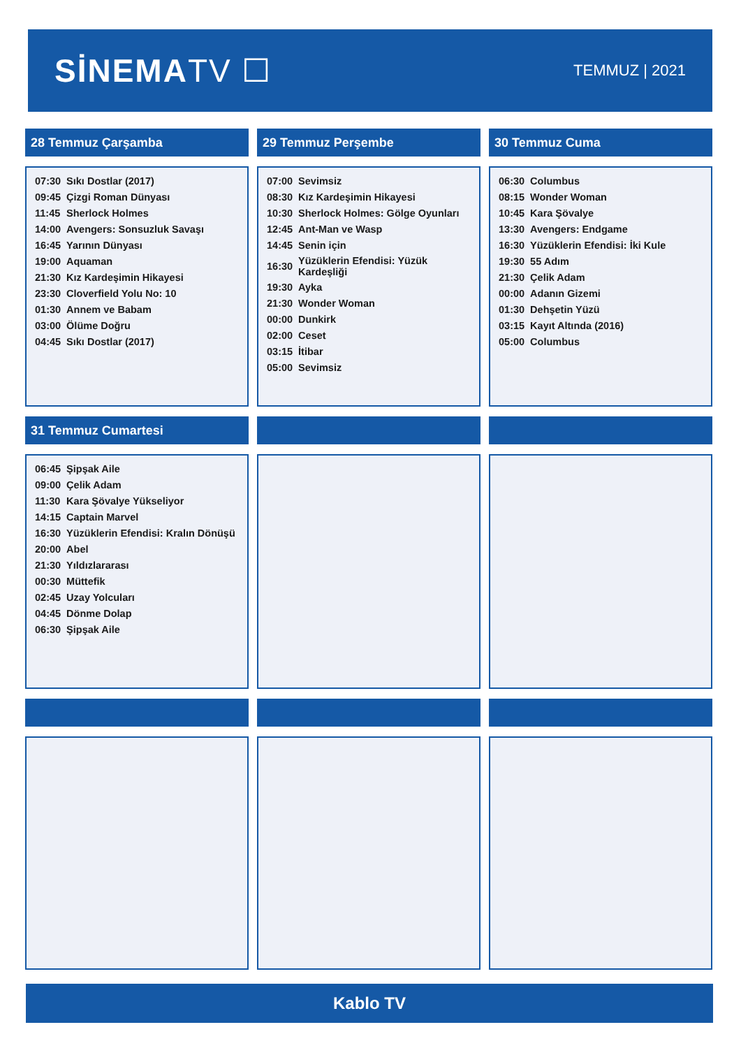SİNEMATV ☐
TEMMUZ | 2021
28 Temmuz Çarşamba
| 07:30 | Sıkı Dostlar (2017) |
| 09:45 | Çizgi Roman Dünyası |
| 11:45 | Sherlock Holmes |
| 14:00 | Avengers: Sonsuzluk Savaşı |
| 16:45 | Yarının Dünyası |
| 19:00 | Aquaman |
| 21:30 | Kız Kardeşimin Hikayesi |
| 23:30 | Cloverfield Yolu No: 10 |
| 01:30 | Annem ve Babam |
| 03:00 | Ölüme Doğru |
| 04:45 | Sıkı Dostlar (2017) |
29 Temmuz Perşembe
| 07:00 | Sevimsiz |
| 08:30 | Kız Kardeşimin Hikayesi |
| 10:30 | Sherlock Holmes: Gölge Oyunları |
| 12:45 | Ant-Man ve Wasp |
| 14:45 | Senin için |
| 16:30 | Yüzüklerin Efendisi: Yüzük Kardeşliği |
| 19:30 | Ayka |
| 21:30 | Wonder Woman |
| 00:00 | Dunkirk |
| 02:00 | Ceset |
| 03:15 | İtibar |
| 05:00 | Sevimsiz |
30 Temmuz Cuma
| 06:30 | Columbus |
| 08:15 | Wonder Woman |
| 10:45 | Kara Şövalye |
| 13:30 | Avengers: Endgame |
| 16:30 | Yüzüklerin Efendisi: İki Kule |
| 19:30 | 55 Adım |
| 21:30 | Çelik Adam |
| 00:00 | Adanın Gizemi |
| 01:30 | Dehşetin Yüzü |
| 03:15 | Kayıt Altında (2016) |
| 05:00 | Columbus |
31 Temmuz Cumartesi
| 06:45 | Şipşak Aile |
| 09:00 | Çelik Adam |
| 11:30 | Kara Şövalye Yükseliyor |
| 14:15 | Captain Marvel |
| 16:30 | Yüzüklerin Efendisi: Kralın Dönüşü |
| 20:00 | Abel |
| 21:30 | Yıldızlararası |
| 00:30 | Müttefik |
| 02:45 | Uzay Yolcuları |
| 04:45 | Dönme Dolap |
| 06:30 | Şipşak Aile |
Kablo TV